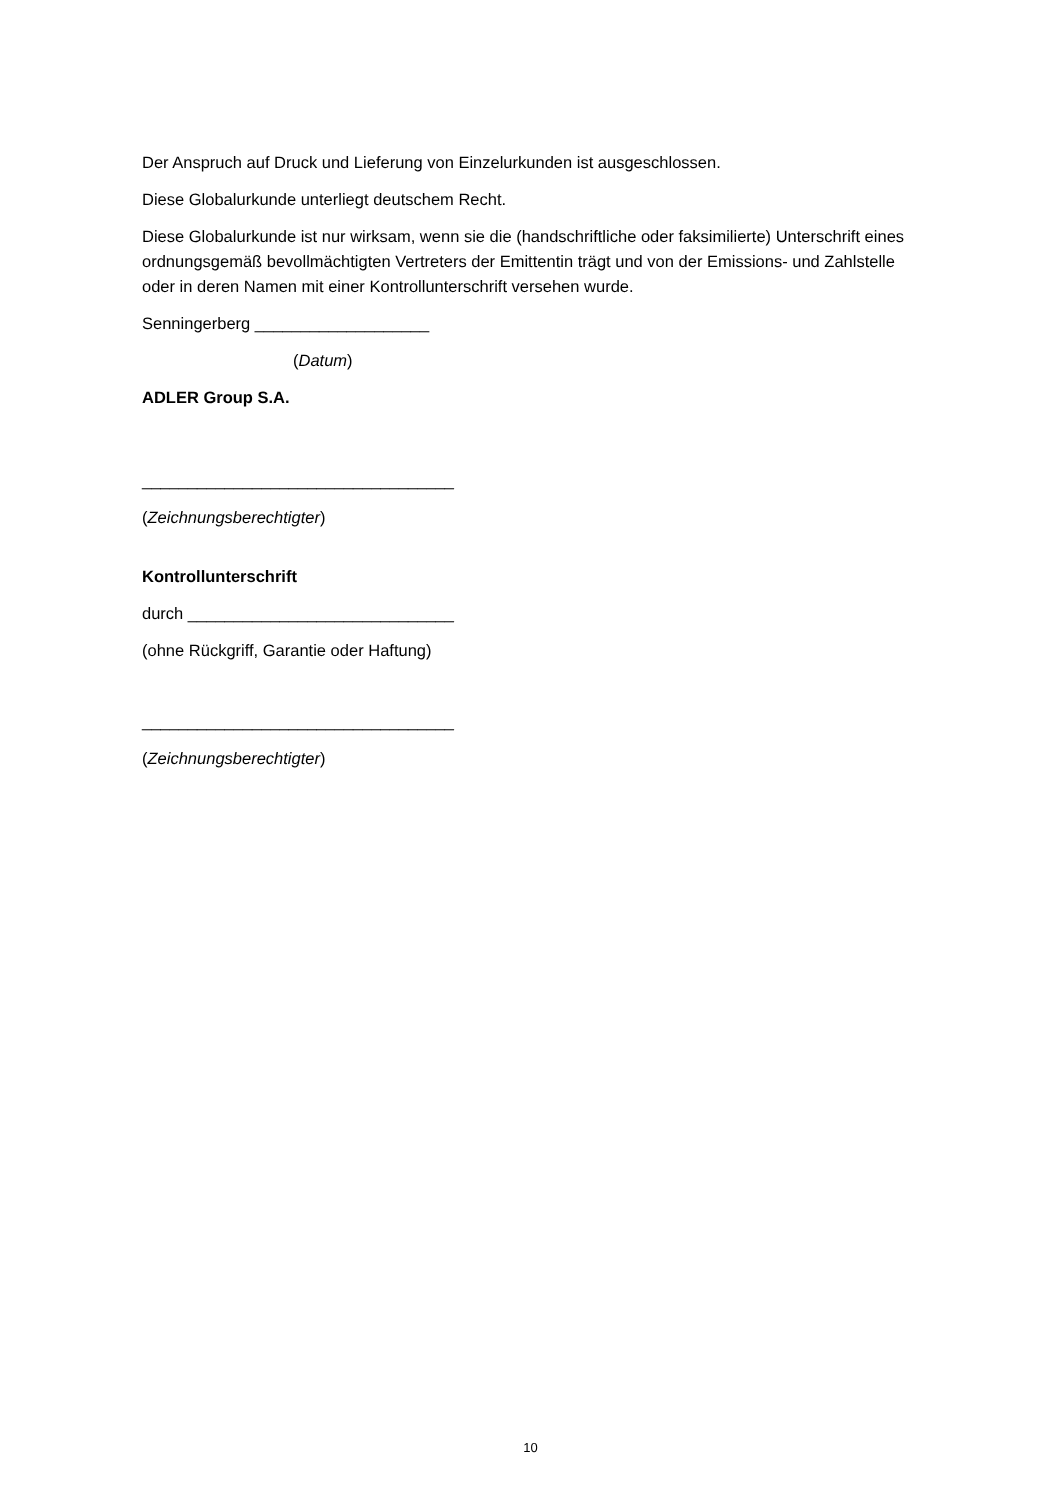Der Anspruch auf Druck und Lieferung von Einzelurkunden ist ausgeschlossen.
Diese Globalurkunde unterliegt deutschem Recht.
Diese Globalurkunde ist nur wirksam, wenn sie die (handschriftliche oder faksimilierte) Unterschrift eines ordnungsgemäß bevollmächtigten Vertreters der Emittentin trägt und von der Emissions- und Zahlstelle oder in deren Namen mit einer Kontrollunterschrift versehen wurde.
Senningerberg ___________________
(Datum)
ADLER Group S.A.
__________________________________
(Zeichnungsberechtigter)
Kontrollunterschrift
durch _____________________________
(ohne Rückgriff, Garantie oder Haftung)
__________________________________
(Zeichnungsberechtigter)
10